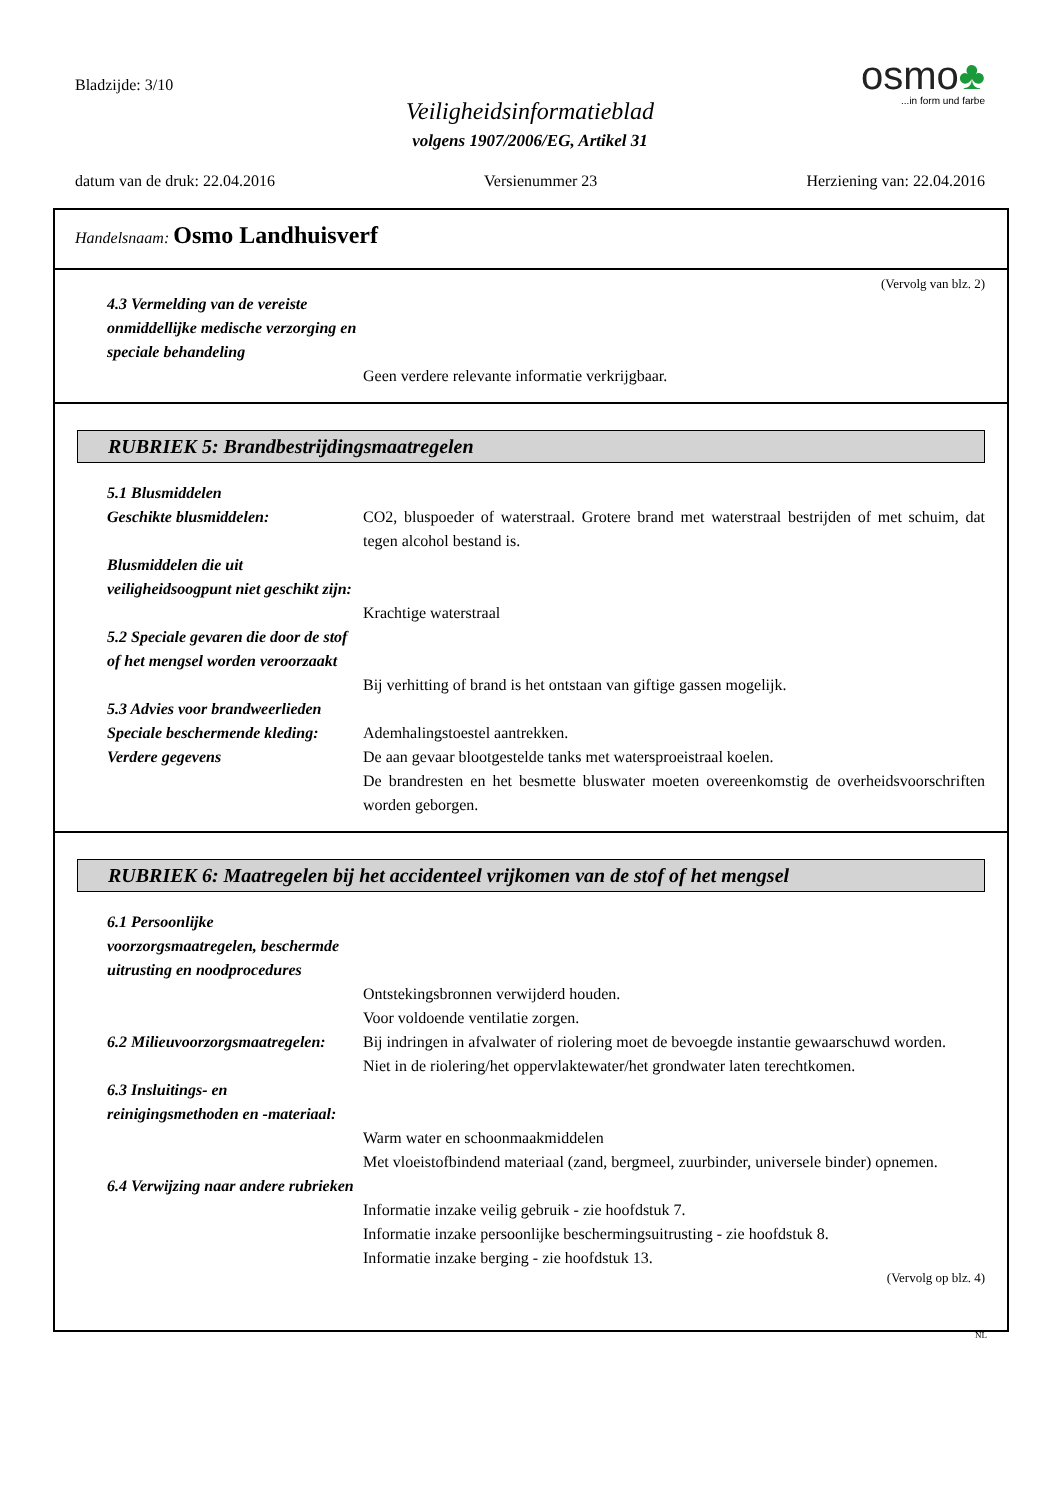Bladzijde: 3/10
Veiligheidsinformatieblad
volgens 1907/2006/EG, Artikel 31
osmo♣
...in form und farbe
datum van de druk: 22.04.2016 Versienummer 23 Herziening van: 22.04.2016
Handelsnaam: Osmo Landhuisverf
(Vervolg van blz. 2)
4.3 Vermelding van de vereiste onmiddellijke medische verzorging en speciale behandeling
Geen verdere relevante informatie verkrijgbaar.
RUBRIEK 5: Brandbestrijdingsmaatregelen
5.1 Blusmiddelen
Geschikte blusmiddelen: CO2, bluspoeder of waterstraal. Grotere brand met waterstraal bestrijden of met schuim, dat tegen alcohol bestand is.
Blusmiddelen die uit veiligheidsoogpunt niet geschikt zijn:
Krachtige waterstraal
5.2 Speciale gevaren die door de stof of het mengsel worden veroorzaakt
Bij verhitting of brand is het ontstaan van giftige gassen mogelijk.
5.3 Advies voor brandweerlieden
Speciale beschermende kleding:
Ademhalingstoestel aantrekken.
Verdere gegevens De aan gevaar blootgestelde tanks met watersproeistraal koelen.
De brandresten en het besmette bluswater moeten overeenkomstig de overheidsvoorschriften worden geborgen.
RUBRIEK 6: Maatregelen bij het accidenteel vrijkomen van de stof of het mengsel
6.1 Persoonlijke voorzorgsmaatregelen, beschermde uitrusting en noodprocedures
Ontstekingsbronnen verwijderd houden.
Voor voldoende ventilatie zorgen.
6.2 Milieuvoorzorgsmaatregelen:
Bij indringen in afvalwater of riolering moet de bevoegde instantie gewaarschuwd worden.
Niet in de riolering/het oppervlaktewater/het grondwater laten terechtkomen.
6.3 Insluitings- en reinigingsmethoden en -materiaal:
Warm water en schoonmaakmiddelen
Met vloeistofbindend materiaal (zand, bergmeel, zuurbinder, universele binder) opnemen.
6.4 Verwijzing naar andere rubrieken
Informatie inzake veilig gebruik - zie hoofdstuk 7.
Informatie inzake persoonlijke beschermingsuitrusting - zie hoofdstuk 8.
Informatie inzake berging - zie hoofdstuk 13.
(Vervolg op blz. 4)
NL